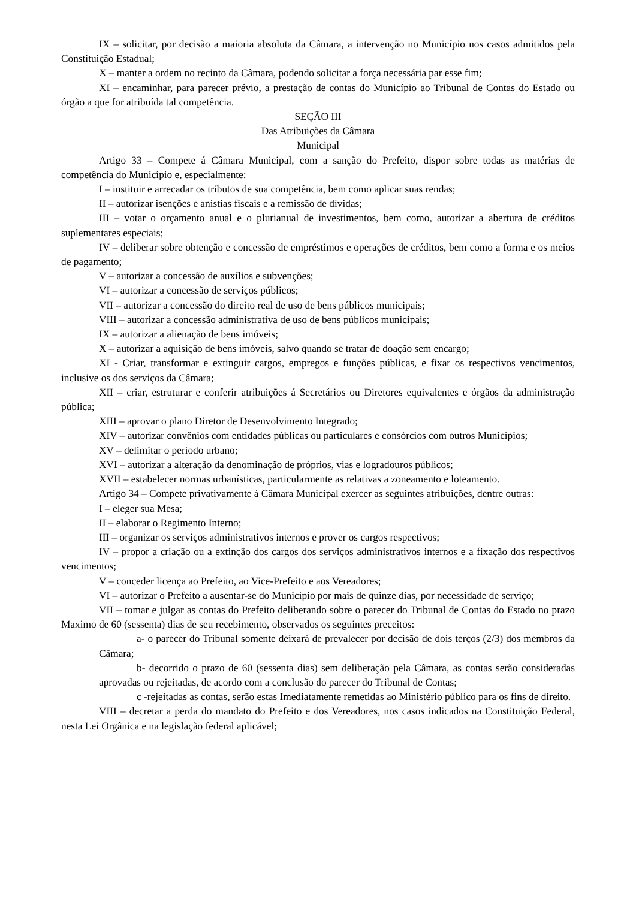IX – solicitar, por decisão a maioria absoluta da Câmara, a intervenção no Município nos casos admitidos pela Constituição Estadual;
X – manter a ordem no recinto da Câmara, podendo solicitar a força necessária par esse fim;
XI – encaminhar, para parecer prévio, a prestação de contas do Município ao Tribunal de Contas do Estado ou órgão a que for atribuída tal competência.
SEÇÃO III
Das Atribuições da Câmara
Municipal
Artigo 33 – Compete á Câmara Municipal, com a sanção do Prefeito, dispor sobre todas as matérias de competência do Município e, especialmente:
I – instituir e arrecadar os tributos de sua competência, bem como aplicar suas rendas;
II – autorizar isenções e anistias fiscais e a remissão de dívidas;
III – votar o orçamento anual e o plurianual de investimentos, bem como, autorizar a abertura de créditos suplementares especiais;
IV – deliberar sobre obtenção e concessão de empréstimos e operações de créditos, bem como a forma e os meios de pagamento;
V – autorizar a concessão de auxílios e subvenções;
VI – autorizar a concessão de serviços públicos;
VII – autorizar a concessão do direito real de uso de bens públicos municipais;
VIII – autorizar a concessão administrativa de uso de bens públicos municipais;
IX – autorizar a alienação de bens imóveis;
X – autorizar a aquisição de bens imóveis, salvo quando se tratar de doação sem encargo;
XI - Criar, transformar e extinguir cargos, empregos e funções públicas, e fixar os respectivos vencimentos, inclusive os dos serviços da Câmara;
XII – criar, estruturar e conferir atribuições á Secretários ou Diretores equivalentes e órgãos da administração pública;
XIII – aprovar o plano Diretor de Desenvolvimento Integrado;
XIV – autorizar convênios com entidades públicas ou particulares e consórcios com outros Municípios;
XV – delimitar o período urbano;
XVI – autorizar a alteração da denominação de próprios, vias e logradouros públicos;
XVII – estabelecer normas urbanísticas, particularmente as relativas a zoneamento e loteamento.
Artigo 34 – Compete privativamente á Câmara Municipal exercer as seguintes atribuições, dentre outras:
I – eleger sua Mesa;
II – elaborar o Regimento Interno;
III – organizar os serviços administrativos internos e prover os cargos respectivos;
IV – propor a criação ou a extinção dos cargos dos serviços administrativos internos e a fixação dos respectivos vencimentos;
V – conceder licença ao Prefeito, ao Vice-Prefeito e aos Vereadores;
VI – autorizar o Prefeito a ausentar-se do Município por mais de quinze dias, por necessidade de serviço;
VII – tomar e julgar as contas do Prefeito deliberando sobre o parecer do Tribunal de Contas do Estado no prazo Maximo de 60 (sessenta) dias de seu recebimento, observados os seguintes preceitos:
a- o parecer do Tribunal somente deixará de prevalecer por decisão de dois terços (2/3) dos membros da Câmara;
b- decorrido o prazo de 60 (sessenta dias) sem deliberação pela Câmara, as contas serão consideradas aprovadas ou rejeitadas, de acordo com a conclusão do parecer do Tribunal de Contas;
c -rejeitadas as contas, serão estas Imediatamente remetidas ao Ministério público para os fins de direito.
VIII – decretar a perda do mandato do Prefeito e dos Vereadores, nos casos indicados na Constituição Federal, nesta Lei Orgânica e na legislação federal aplicável;